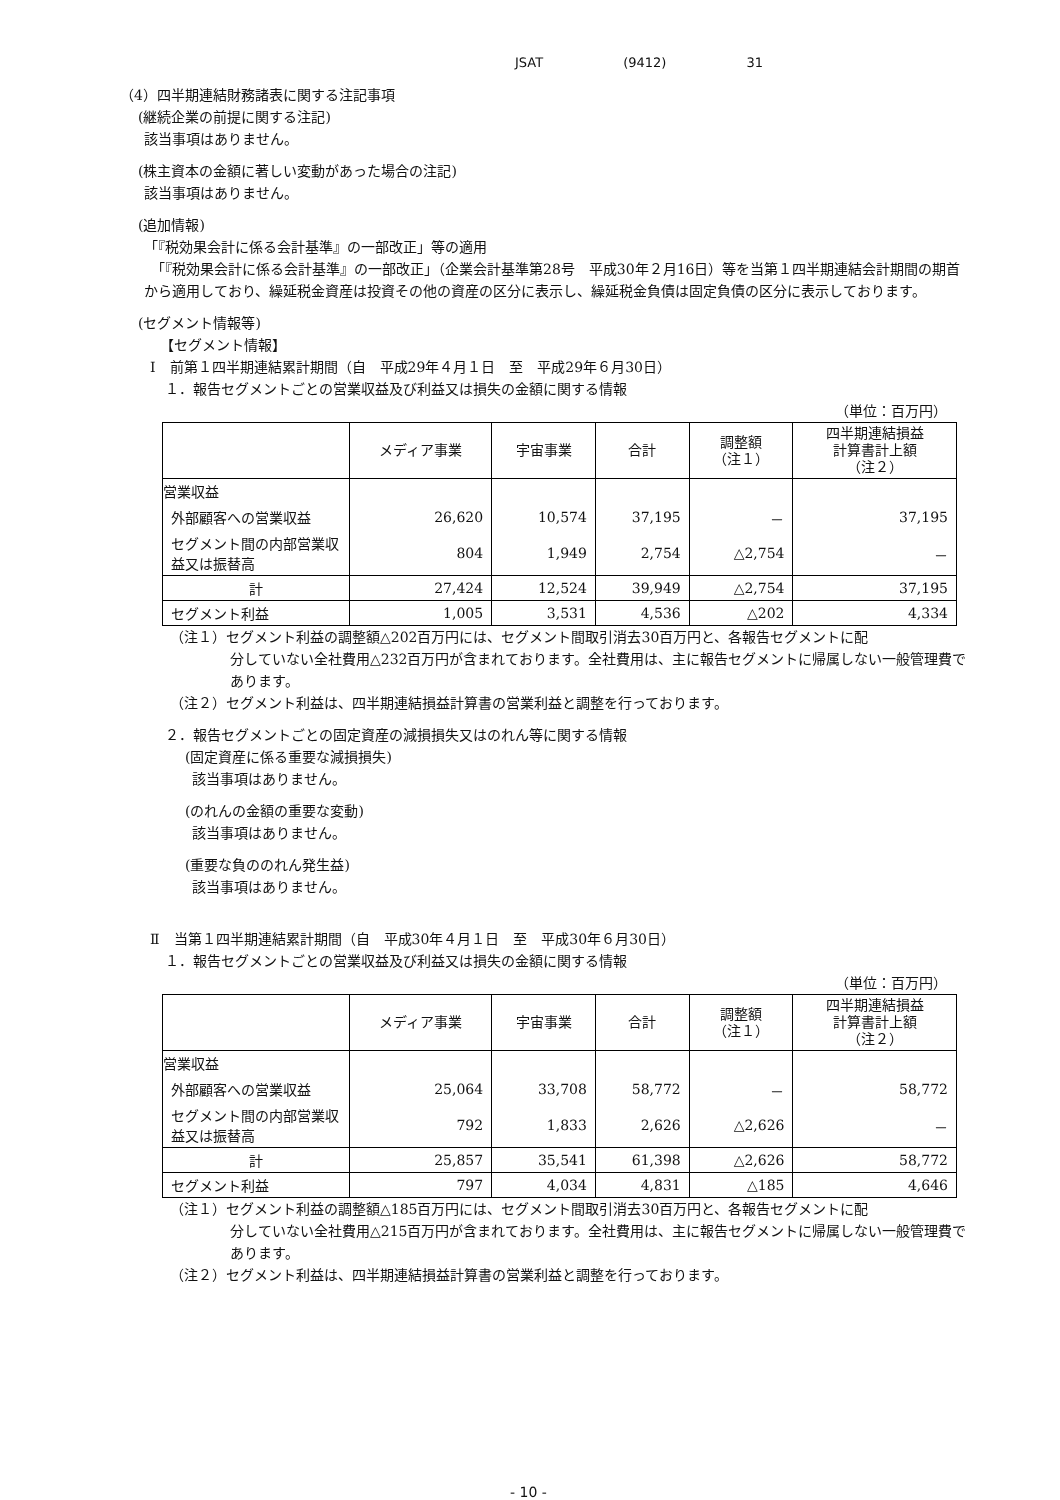JSAT (9412) 31
（4）四半期連結財務諸表に関する注記事項
(継続企業の前提に関する注記)
該当事項はありません。
(株主資本の金額に著しい変動があった場合の注記)
該当事項はありません。
(追加情報)
「『税効果会計に係る会計基準』の一部改正」等の適用
　「『税効果会計に係る会計基準』の一部改正」（企業会計基準第28号　平成30年２月16日）等を当第１四半期連結会計期間の期首から適用しており、繰延税金資産は投資その他の資産の区分に表示し、繰延税金負債は固定負債の区分に表示しております。
(セグメント情報等)
【セグメント情報】
Ⅰ　前第１四半期連結累計期間（自　平成29年４月１日　至　平成29年６月30日）
１．報告セグメントごとの営業収益及び利益又は損失の金額に関する情報
（単位：百万円）
| | メディア事業 | 宇宙事業 | 合計 | 調整額 （注１） | 四半期連結損益 計算書計上額 （注２） |
| --- | --- | --- | --- | --- | --- |
| 営業収益 | | | | | |
| 外部顧客への営業収益 | 26,620 | 10,574 | 37,195 | － | 37,195 |
| セグメント間の内部営業収益又は振替高 | 804 | 1,949 | 2,754 | △2,754 | － |
| 計 | 27,424 | 12,524 | 39,949 | △2,754 | 37,195 |
| セグメント利益 | 1,005 | 3,531 | 4,536 | △202 | 4,334 |
（注１）セグメント利益の調整額△202百万円には、セグメント間取引消去30百万円と、各報告セグメントに配
分していない全社費用△232百万円が含まれております。全社費用は、主に報告セグメントに帰属しない一般管理費であります。
（注２）セグメント利益は、四半期連結損益計算書の営業利益と調整を行っております。
２．報告セグメントごとの固定資産の減損損失又はのれん等に関する情報
(固定資産に係る重要な減損損失)
該当事項はありません。
(のれんの金額の重要な変動)
該当事項はありません。
(重要な負ののれん発生益)
該当事項はありません。
Ⅱ　当第１四半期連結累計期間（自　平成30年４月１日　至　平成30年６月30日）
１．報告セグメントごとの営業収益及び利益又は損失の金額に関する情報
（単位：百万円）
| | メディア事業 | 宇宙事業 | 合計 | 調整額 （注１） | 四半期連結損益 計算書計上額 （注２） |
| --- | --- | --- | --- | --- | --- |
| 営業収益 | | | | | |
| 外部顧客への営業収益 | 25,064 | 33,708 | 58,772 | － | 58,772 |
| セグメント間の内部営業収益又は振替高 | 792 | 1,833 | 2,626 | △2,626 | － |
| 計 | 25,857 | 35,541 | 61,398 | △2,626 | 58,772 |
| セグメント利益 | 797 | 4,034 | 4,831 | △185 | 4,646 |
（注１）セグメント利益の調整額△185百万円には、セグメント間取引消去30百万円と、各報告セグメントに配
分していない全社費用△215百万円が含まれております。全社費用は、主に報告セグメントに帰属しない一般管理費であります。
（注２）セグメント利益は、四半期連結損益計算書の営業利益と調整を行っております。
- 10 -